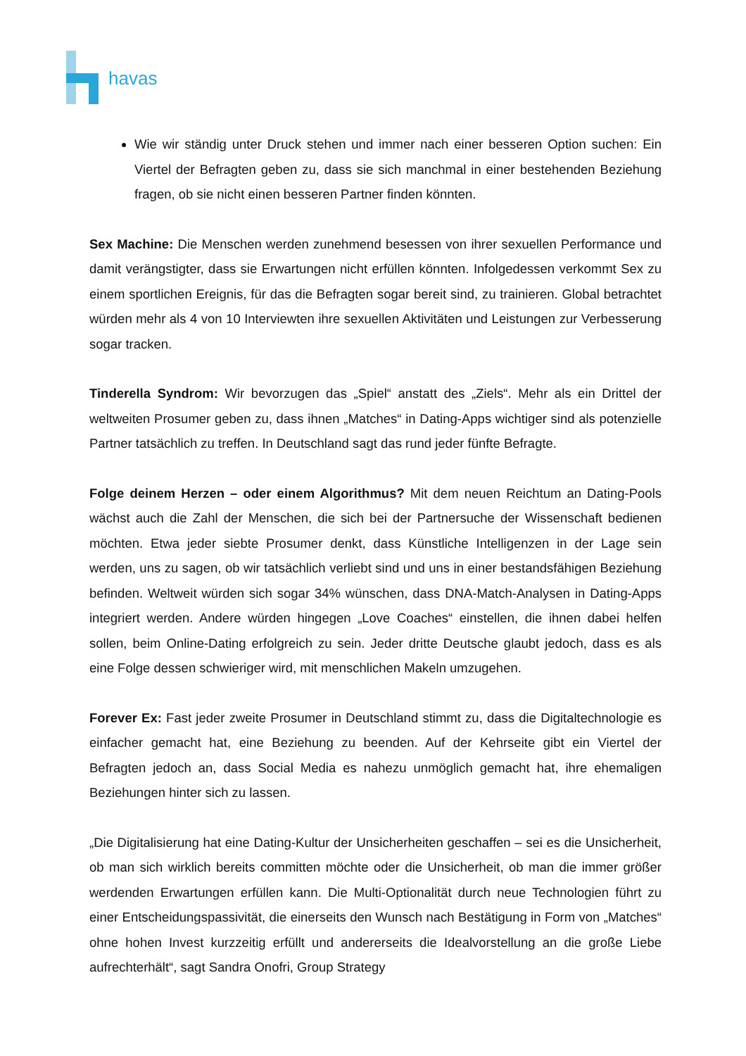havas
Wie wir ständig unter Druck stehen und immer nach einer besseren Option suchen: Ein Viertel der Befragten geben zu, dass sie sich manchmal in einer bestehenden Beziehung fragen, ob sie nicht einen besseren Partner finden könnten.
Sex Machine: Die Menschen werden zunehmend besessen von ihrer sexuellen Performance und damit verängstigter, dass sie Erwartungen nicht erfüllen könnten. Infolgedessen verkommt Sex zu einem sportlichen Ereignis, für das die Befragten sogar bereit sind, zu trainieren. Global betrachtet würden mehr als 4 von 10 Interviewten ihre sexuellen Aktivitäten und Leistungen zur Verbesserung sogar tracken.
Tinderella Syndrom: Wir bevorzugen das „Spiel“ anstatt des „Ziels“. Mehr als ein Drittel der weltweiten Prosumer geben zu, dass ihnen „Matches“ in Dating-Apps wichtiger sind als potenzielle Partner tatsächlich zu treffen. In Deutschland sagt das rund jeder fünfte Befragte.
Folge deinem Herzen – oder einem Algorithmus? Mit dem neuen Reichtum an Dating-Pools wächst auch die Zahl der Menschen, die sich bei der Partnersuche der Wissenschaft bedienen möchten. Etwa jeder siebte Prosumer denkt, dass Künstliche Intelligenzen in der Lage sein werden, uns zu sagen, ob wir tatsächlich verliebt sind und uns in einer bestandsfähigen Beziehung befinden. Weltweit würden sich sogar 34% wünschen, dass DNA-Match-Analysen in Dating-Apps integriert werden. Andere würden hingegen „Love Coaches“ einstellen, die ihnen dabei helfen sollen, beim Online-Dating erfolgreich zu sein. Jeder dritte Deutsche glaubt jedoch, dass es als eine Folge dessen schwieriger wird, mit menschlichen Makeln umzugehen.
Forever Ex: Fast jeder zweite Prosumer in Deutschland stimmt zu, dass die Digitaltechnologie es einfacher gemacht hat, eine Beziehung zu beenden. Auf der Kehrseite gibt ein Viertel der Befragten jedoch an, dass Social Media es nahezu unmöglich gemacht hat, ihre ehemaligen Beziehungen hinter sich zu lassen.
„Die Digitalisierung hat eine Dating-Kultur der Unsicherheiten geschaffen – sei es die Unsicherheit, ob man sich wirklich bereits committen möchte oder die Unsicherheit, ob man die immer größer werdenden Erwartungen erfüllen kann. Die Multi-Optionalität durch neue Technologien führt zu einer Entscheidungspassivität, die einerseits den Wunsch nach Bestätigung in Form von „Matches“ ohne hohen Invest kurzzeitig erfüllt und andererseits die Idealvorstellung an die große Liebe aufrechterhält“, sagt Sandra Onofri, Group Strategy